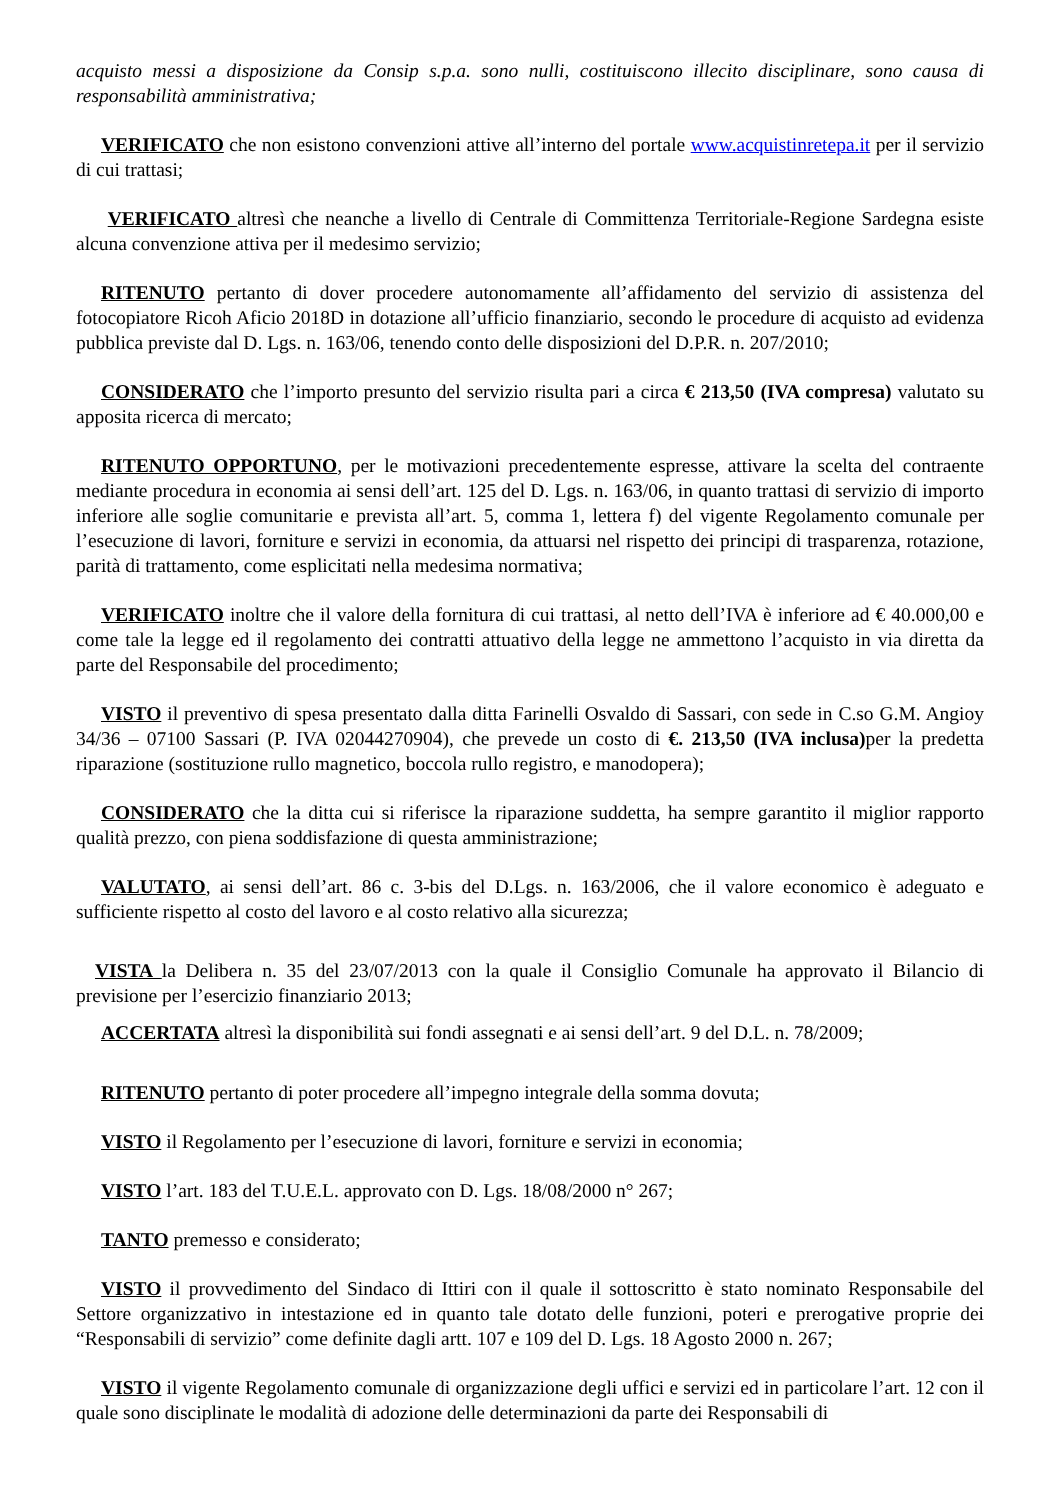acquisto messi a disposizione da Consip s.p.a. sono nulli, costituiscono illecito disciplinare, sono causa di responsabilità amministrativa;
VERIFICATO che non esistono convenzioni attive all’interno del portale www.acquistinretepa.it per il servizio di cui trattasi;
VERIFICATO altresì che neanche a livello di Centrale di Committenza Territoriale-Regione Sardegna esiste alcuna convenzione attiva per il medesimo servizio;
RITENUTO pertanto di dover procedere autonomamente all’affidamento del servizio di assistenza del fotocopiatore Ricoh Aficio 2018D in dotazione all’ufficio finanziario, secondo le procedure di acquisto ad evidenza pubblica previste dal D. Lgs. n. 163/06, tenendo conto delle disposizioni del D.P.R. n. 207/2010;
CONSIDERATO che l’importo presunto del servizio risulta pari a circa € 213,50 (IVA compresa) valutato su apposita ricerca di mercato;
RITENUTO OPPORTUNO, per le motivazioni precedentemente espresse, attivare la scelta del contraente mediante procedura in economia ai sensi dell’art. 125 del D. Lgs. n. 163/06, in quanto trattasi di servizio di importo inferiore alle soglie comunitarie e prevista all’art. 5, comma 1, lettera f) del vigente Regolamento comunale per l’esecuzione di lavori, forniture e servizi in economia, da attuarsi nel rispetto dei principi di trasparenza, rotazione, parità di trattamento, come esplicitati nella medesima normativa;
VERIFICATO inoltre che il valore della fornitura di cui trattasi, al netto dell’IVA è inferiore ad € 40.000,00 e come tale la legge ed il regolamento dei contratti attuativo della legge ne ammettono l’acquisto in via diretta da parte del Responsabile del procedimento;
VISTO il preventivo di spesa presentato dalla ditta Farinelli Osvaldo di Sassari, con sede in C.so G.M. Angioy 34/36 – 07100 Sassari (P. IVA 02044270904), che prevede un costo di €. 213,50 (IVA inclusa) per la predetta riparazione (sostituzione rullo magnetico, boccola rullo registro, e manodopera);
CONSIDERATO che la ditta cui si riferisce la riparazione suddetta, ha sempre garantito il miglior rapporto qualità prezzo, con piena soddisfazione di questa amministrazione;
VALUTATO, ai sensi dell’art. 86 c. 3-bis del D.Lgs. n. 163/2006, che il valore economico è adeguato e sufficiente rispetto al costo del lavoro e al costo relativo alla sicurezza;
VISTA la Delibera n. 35 del 23/07/2013 con la quale il Consiglio Comunale ha approvato il Bilancio di previsione per l’esercizio finanziario 2013;
ACCERTATA altresì la disponibilità sui fondi assegnati e ai sensi dell’art. 9 del D.L. n. 78/2009;
RITENUTO pertanto di poter procedere all’impegno integrale della somma dovuta;
VISTO il Regolamento per l’esecuzione di lavori, forniture e servizi in economia;
VISTO l’art. 183 del T.U.E.L. approvato con D. Lgs. 18/08/2000 n° 267;
TANTO premesso e considerato;
VISTO il provvedimento del Sindaco di Ittiri con il quale il sottoscritto è stato nominato Responsabile del Settore organizzativo in intestazione ed in quanto tale dotato delle funzioni, poteri e prerogative proprie dei “Responsabili di servizio” come definite dagli artt. 107 e 109 del D. Lgs. 18 Agosto 2000 n. 267;
VISTO il vigente Regolamento comunale di organizzazione degli uffici e servizi ed in particolare l’art. 12 con il quale sono disciplinate le modalità di adozione delle determinazioni da parte dei Responsabili di